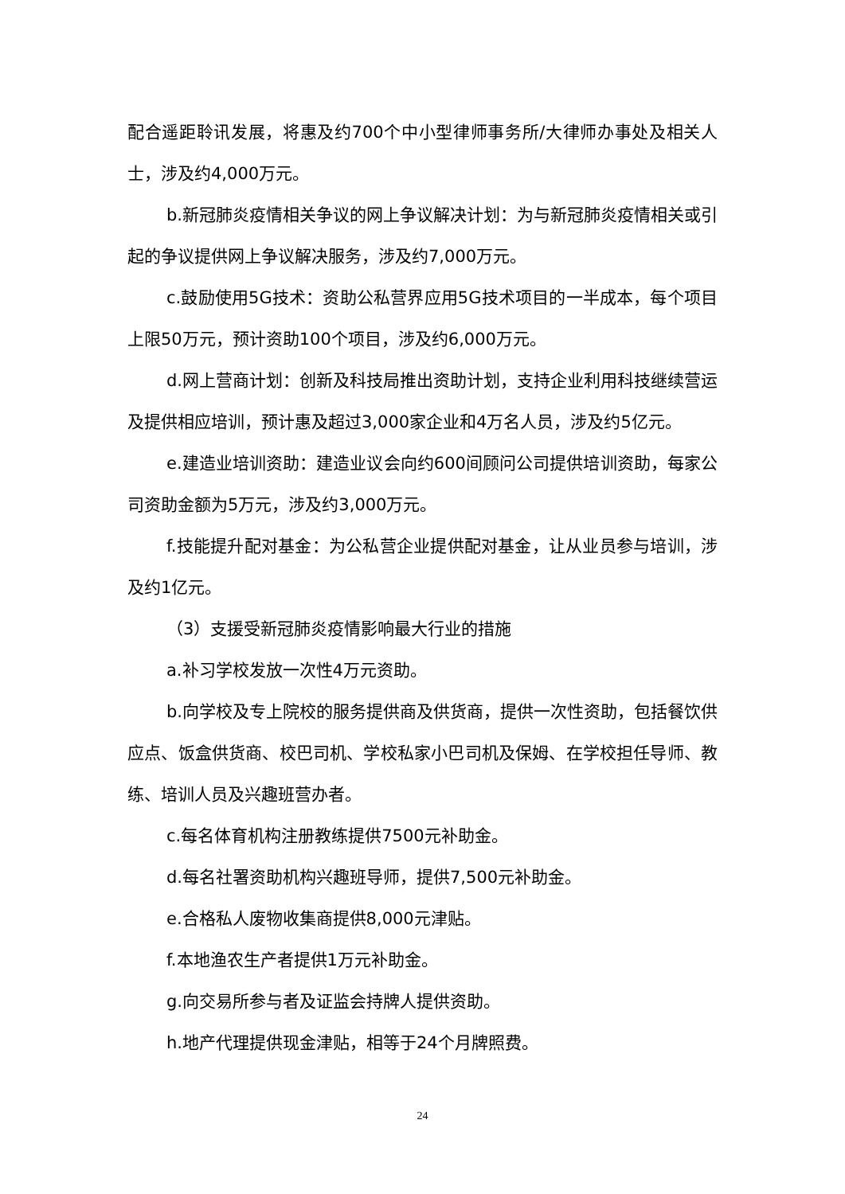配合遥距聆讯发展，将惠及约700个中小型律师事务所/大律师办事处及相关人士，涉及约4,000万元。
b.新冠肺炎疫情相关争议的网上争议解决计划：为与新冠肺炎疫情相关或引起的争议提供网上争议解决服务，涉及约7,000万元。
c.鼓励使用5G技术：资助公私营界应用5G技术项目的一半成本，每个项目上限50万元，预计资助100个项目，涉及约6,000万元。
d.网上营商计划：创新及科技局推出资助计划，支持企业利用科技继续营运及提供相应培训，预计惠及超过3,000家企业和4万名人员，涉及约5亿元。
e.建造业培训资助：建造业议会向约600间顾问公司提供培训资助，每家公司资助金额为5万元，涉及约3,000万元。
f.技能提升配对基金：为公私营企业提供配对基金，让从业员参与培训，涉及约1亿元。
（3）支援受新冠肺炎疫情影响最大行业的措施
a.补习学校发放一次性4万元资助。
b.向学校及专上院校的服务提供商及供货商，提供一次性资助，包括餐饮供应点、饭盒供货商、校巴司机、学校私家小巴司机及保姆、在学校担任导师、教练、培训人员及兴趣班营办者。
c.每名体育机构注册教练提供7500元补助金。
d.每名社署资助机构兴趣班导师，提供7,500元补助金。
e.合格私人废物收集商提供8,000元津贴。
f.本地渔农生产者提供1万元补助金。
g.向交易所参与者及证监会持牌人提供资助。
h.地产代理提供现金津贴，相等于24个月牌照费。
24